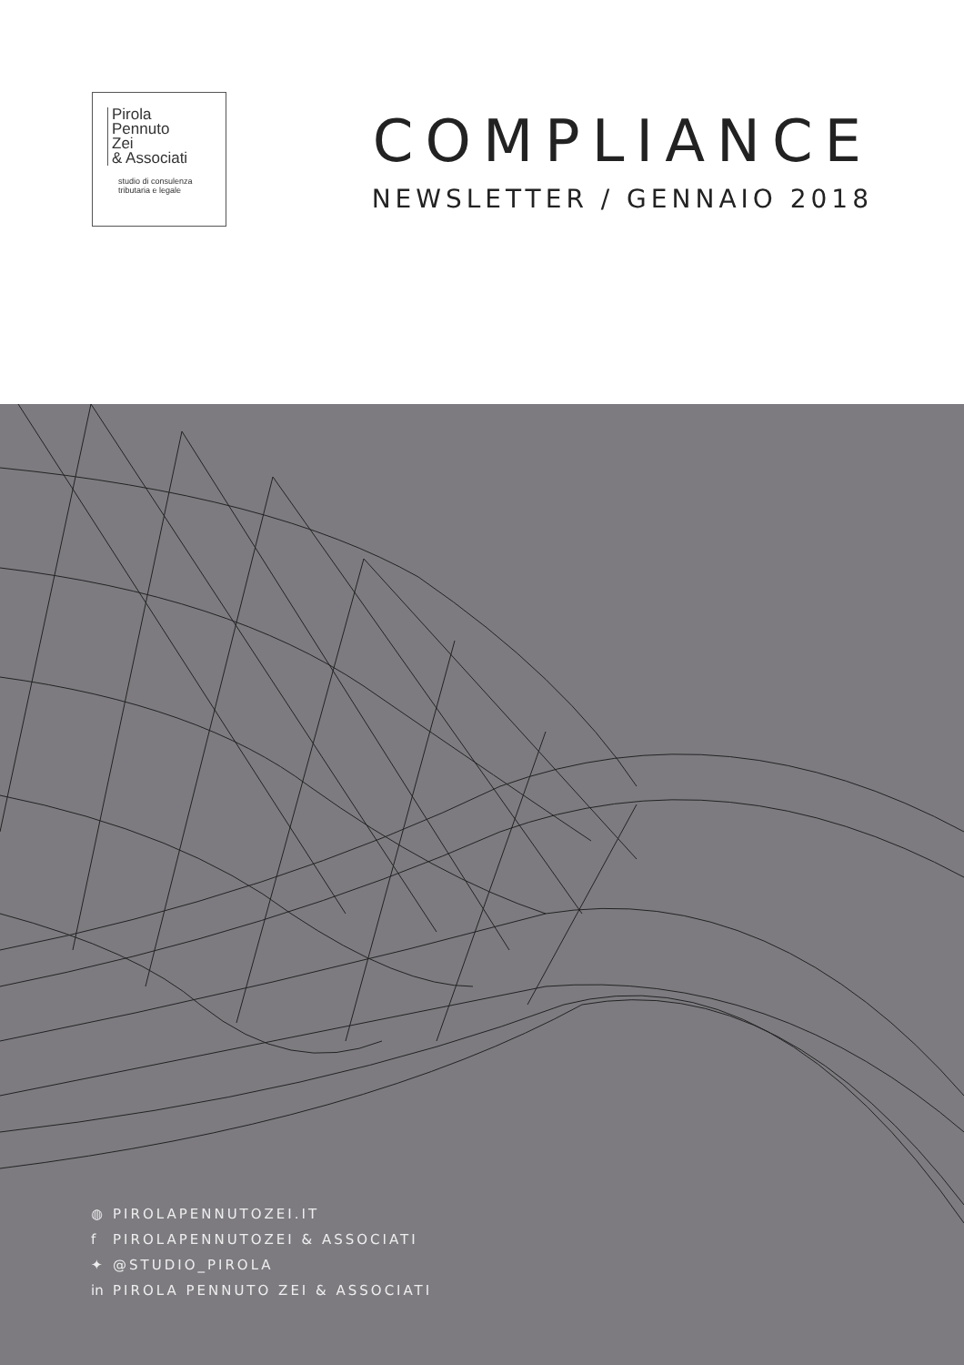Pirola
Pennuto
Zei
& Associati
studio di consulenza
tributaria e legale
COMPLIANCE
NEWSLETTER / GENNAIO 2018
◍ PIROLAPENNUTOZEI.IT
f PIROLAPENNUTOZEI & ASSOCIATI
✦ @STUDIO_PIROLA
in PIROLA PENNUTO ZEI & ASSOCIATI